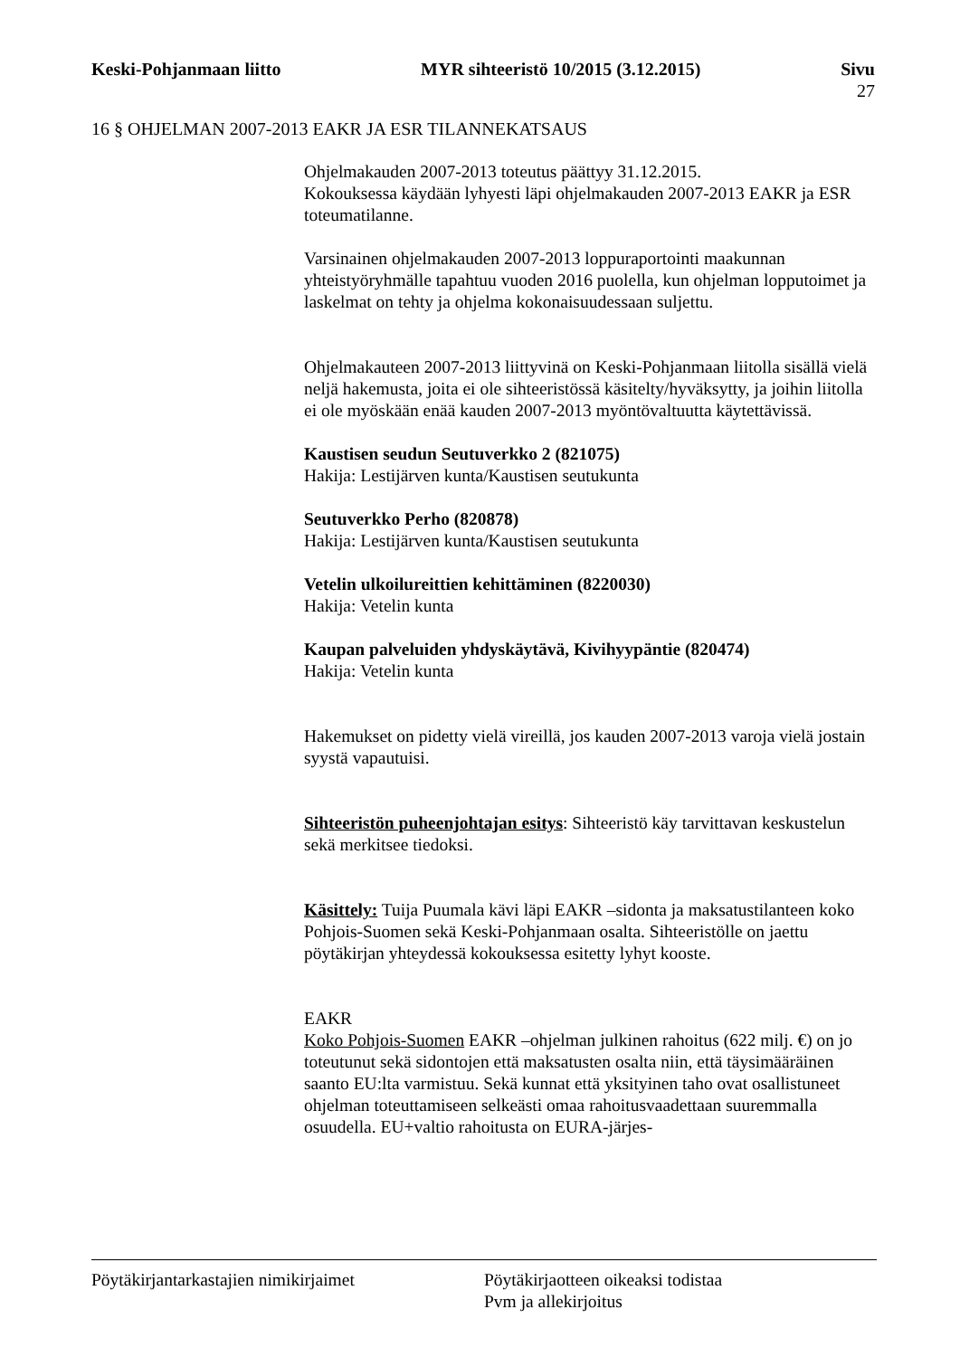Keski-Pohjanmaan liitto MYR sihteeristö 10/2015 (3.12.2015) Sivu
27
16 § OHJELMAN 2007-2013 EAKR JA ESR TILANNEKATSAUS
Ohjelmakauden 2007-2013 toteutus päättyy 31.12.2015.
Kokouksessa käydään lyhyesti läpi ohjelmakauden 2007-2013 EAKR ja ESR toteumatilanne.
Varsinainen ohjelmakauden 2007-2013 loppuraportointi maakunnan yhteistyöryhmälle tapahtuu vuoden 2016 puolella, kun ohjelman lopputoimet ja laskelmat on tehty ja ohjelma kokonaisuudessaan suljettu.
Ohjelmakauteen 2007-2013 liittyvinä on Keski-Pohjanmaan liitolla sisällä vielä neljä hakemusta, joita ei ole sihteeristössä käsitelty/hyväksytty, ja joihin liitolla ei ole myöskään enää kauden 2007-2013 myöntövaltuutta käytettävissä.
Kaustisen seudun Seutuverkko 2 (821075)
Hakija: Lestijärven kunta/Kaustisen seutukunta
Seutuverkko Perho (820878)
Hakija: Lestijärven kunta/Kaustisen seutukunta
Vetelin ulkoilureittien kehittäminen (8220030)
Hakija: Vetelin kunta
Kaupan palveluiden yhdyskäytävä, Kivihyypäntie (820474)
Hakija: Vetelin kunta
Hakemukset on pidetty vielä vireillä, jos kauden 2007-2013 varoja vielä jostain syystä vapautuisi.
Sihteeristön puheenjohtajan esitys: Sihteeristö käy tarvittavan keskustelun sekä merkitsee tiedoksi.
Käsittely: Tuija Puumala kävi läpi EAKR –sidonta ja maksatustilanteen koko Pohjois-Suomen sekä Keski-Pohjanmaan osalta. Sihteeristölle on jaettu pöytäkirjan yhteydessä kokouksessa esitetty lyhyt kooste.
EAKR
Koko Pohjois-Suomen EAKR –ohjelman julkinen rahoitus (622 milj. €) on jo toteutunut sekä sidontojen että maksatusten osalta niin, että täysimääräinen saanto EU:lta varmistuu. Sekä kunnat että yksityinen taho ovat osallistuneet ohjelman toteuttamiseen selkeästi omaa rahoitusvaadettaan suuremmalla osuudella. EU+valtio rahoitusta on EURA-järjes-
Pöytäkirjantarkastajien nimikirjaimet Pöytäkirjaotteen oikeaksi todistaa
Pvm ja allekirjoitus